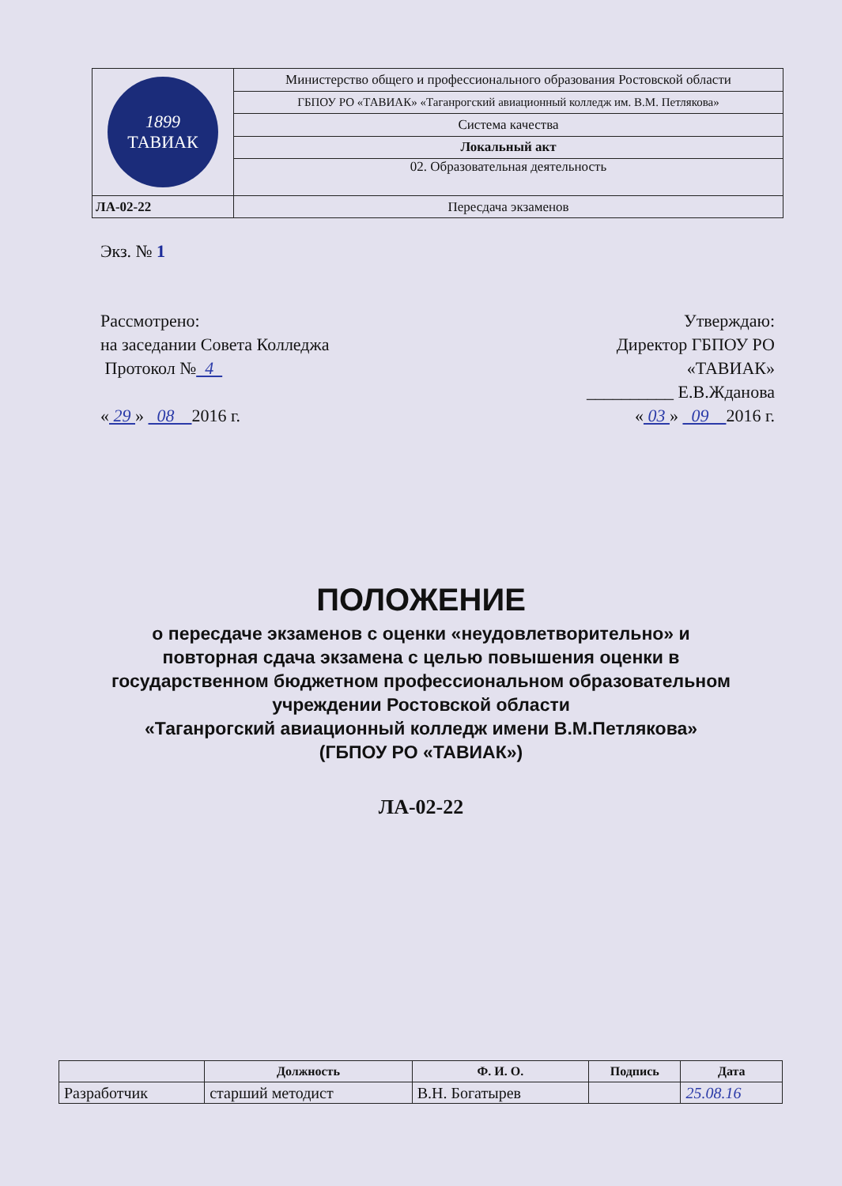| 1899 ТАВИАК | Министерство общего и профессионального образования Ростовской области |
| | ГБПОУ РО «ТАВИАК» «Таганрогский авиационный колледж им. В.М. Петлякова» |
| | Система качества |
| | Локальный акт |
| | 02. Образовательная деятельность |
| ЛА-02-22 | Пересдача экзаменов |
Экз. № 1
Рассмотрено:
на заседании Совета Колледжа
Протокол № 4
« 29 » 08 2016 г.
Утверждаю:
Директор ГБПОУ РО
«ТАВИАК»
__________ Е.В.Жданова
« 03 » 09 2016 г.
ПОЛОЖЕНИЕ
о пересдаче экзаменов с оценки «неудовлетворительно» и
повторная сдача экзамена с целью повышения оценки в
государственном бюджетном профессиональном образовательном
учреждении Ростовской области
«Таганрогский авиационный колледж имени В.М.Петлякова»
(ГБПОУ РО «ТАВИАК»)
ЛА-02-22
| | Должность | Ф. И. О. | Подпись | Дата |
| --- | --- | --- | --- | --- |
| Разработчик | старший методист | В.Н. Богатырев | | 25.08.16 |